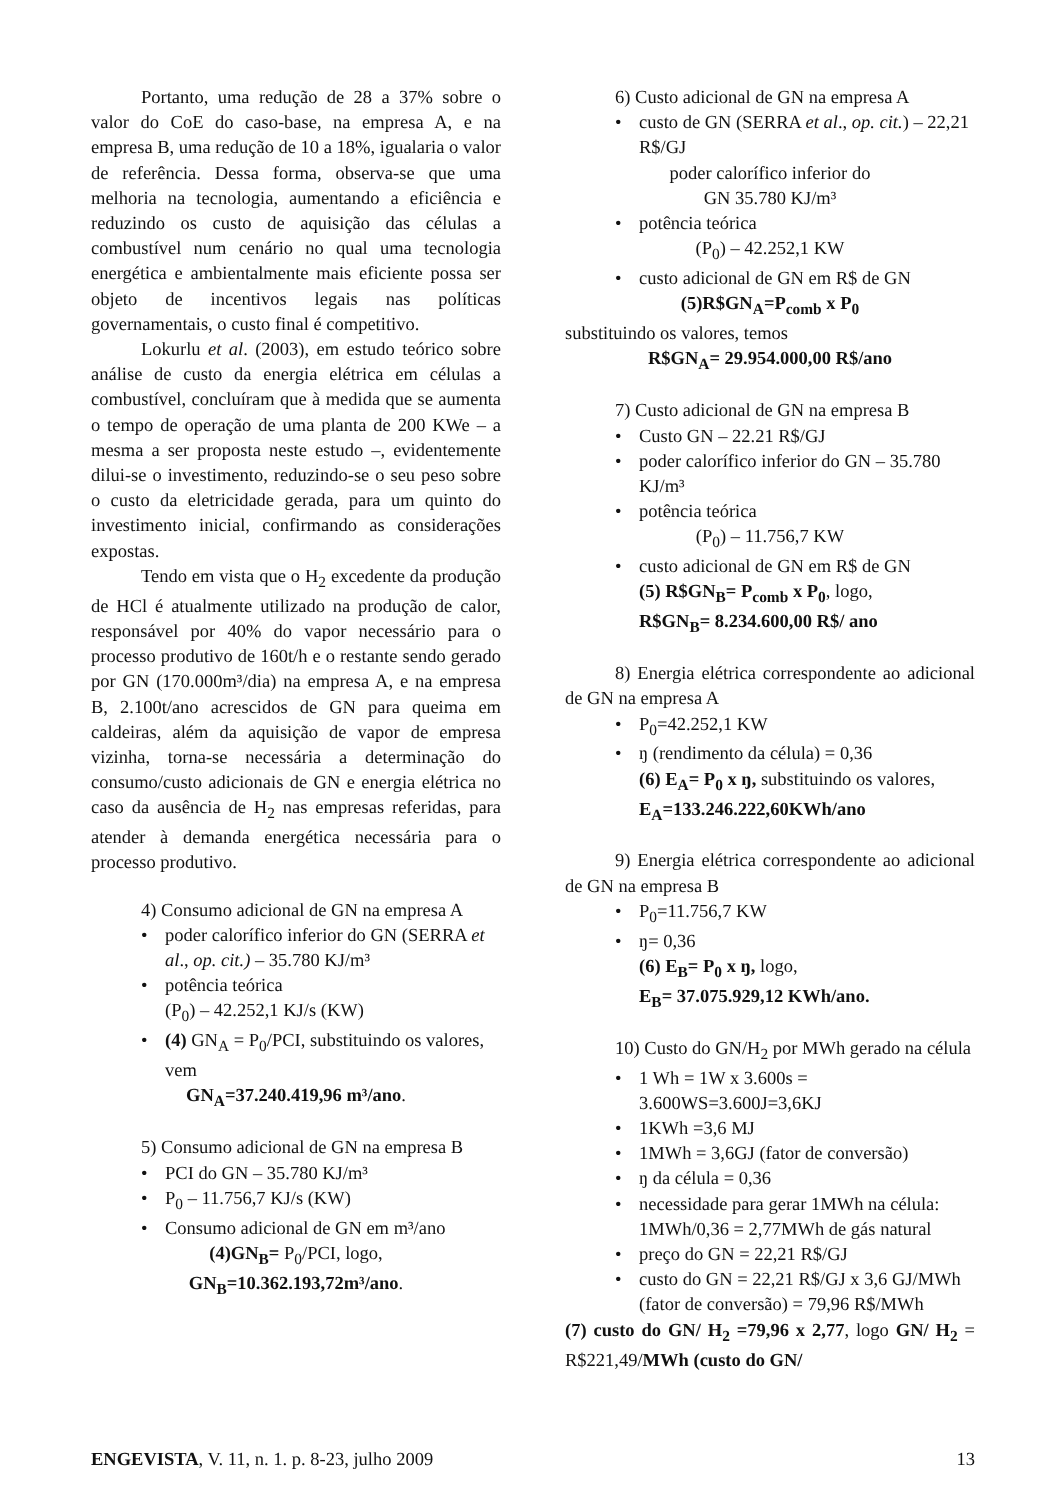Portanto, uma redução de 28 a 37% sobre o valor do CoE do caso-base, na empresa A, e na empresa B, uma redução de 10 a 18%, igualaria o valor de referência. Dessa forma, observa-se que uma melhoria na tecnologia, aumentando a eficiência e reduzindo os custo de aquisição das células a combustível num cenário no qual uma tecnologia energética e ambientalmente mais eficiente possa ser objeto de incentivos legais nas políticas governamentais, o custo final é competitivo.
Lokurlu et al. (2003), em estudo teórico sobre análise de custo da energia elétrica em células a combustível, concluíram que à medida que se aumenta o tempo de operação de uma planta de 200 KWe – a mesma a ser proposta neste estudo –, evidentemente dilui-se o investimento, reduzindo-se o seu peso sobre o custo da eletricidade gerada, para um quinto do investimento inicial, confirmando as considerações expostas.
Tendo em vista que o H<sub>2</sub> excedente da produção de HCl é atualmente utilizado na produção de calor, responsável por 40% do vapor necessário para o processo produtivo de 160t/h e o restante sendo gerado por GN (170.000m³/dia) na empresa A, e na empresa B, 2.100t/ano acrescidos de GN para queima em caldeiras, além da aquisição de vapor de empresa vizinha, torna-se necessária a determinação do consumo/custo adicionais de GN e energia elétrica no caso da ausência de H<sub>2</sub> nas empresas referidas, para atender à demanda energética necessária para o processo produtivo.
4) Consumo adicional de GN na empresa A
• poder calorífico inferior do GN (SERRA et al., op. cit.) – 35.780 KJ/m³
• potência teórica
(P<sub>0</sub>) – 42.252,1 KJ/s (KW)
• (4) GN<sub>A</sub> = P<sub>0</sub>/PCI, substituindo os valores, vem
GN<sub>A</sub>=37.240.419,96 m³/ano.
5) Consumo adicional de GN na empresa B
• PCI do GN – 35.780 KJ/m³
• P<sub>0</sub> – 11.756,7 KJ/s (KW)
• Consumo adicional de GN em m³/ano
(4)GN<sub>B</sub>= P<sub>0</sub>/PCI, logo,
GN<sub>B</sub>=10.362.193,72m³/ano.
6) Custo adicional de GN na empresa A
• custo de GN (SERRA et al., op. cit.) – 22,21 R$/GJ
poder calorífico inferior do
GN 35.780 KJ/m³
• potência teórica
(P<sub>0</sub>) – 42.252,1 KW
• custo adicional de GN em R$ de GN
(5)R$GN<sub>A</sub>=P<sub>comb</sub> x P<sub>0</sub>
substituindo os valores, temos
R$GN<sub>A</sub>= 29.954.000,00 R$/ano
7) Custo adicional de GN na empresa B
• Custo GN – 22.21 R$/GJ
• poder calorífico inferior do GN – 35.780 KJ/m³
• potência teórica
(P<sub>0</sub>) – 11.756,7 KW
• custo adicional de GN em R$ de GN
(5) R$GN<sub>B</sub>= P<sub>comb</sub> x P<sub>0</sub>, logo,
R$GN<sub>B</sub>= 8.234.600,00 R$/ ano
8) Energia elétrica correspondente ao adicional de GN na empresa A
• P<sub>0</sub>=42.252,1 KW
• ŋ (rendimento da célula) = 0,36
(6) E<sub>A</sub>= P<sub>0</sub> x ŋ, substituindo os valores,
E<sub>A</sub>=133.246.222,60KWh/ano
9) Energia elétrica correspondente ao adicional de GN na empresa B
• P<sub>0</sub>=11.756,7 KW
• ŋ= 0,36
(6) E<sub>B</sub>= P<sub>0</sub> x ŋ, logo,
E<sub>B</sub>= 37.075.929,12 KWh/ano.
10) Custo do GN/H<sub>2</sub> por MWh gerado na célula
• 1 Wh = 1W x 3.600s = 3.600WS=3.600J=3,6KJ
• 1KWh =3,6 MJ
• 1MWh = 3,6GJ (fator de conversão)
• ŋ da célula = 0,36
• necessidade para gerar 1MWh na célula: 1MWh/0,36 = 2,77MWh de gás natural
• preço do GN = 22,21 R$/GJ
• custo do GN = 22,21 R$/GJ x 3,6 GJ/MWh (fator de conversão) = 79,96 R$/MWh
(7) custo do GN/ H<sub>2</sub> =79,96 x 2,77, logo GN/ H<sub>2</sub> = R$221,49/MWh (custo do GN/
ENGEVISTA, V. 11, n. 1. p. 8-23, julho 2009 13